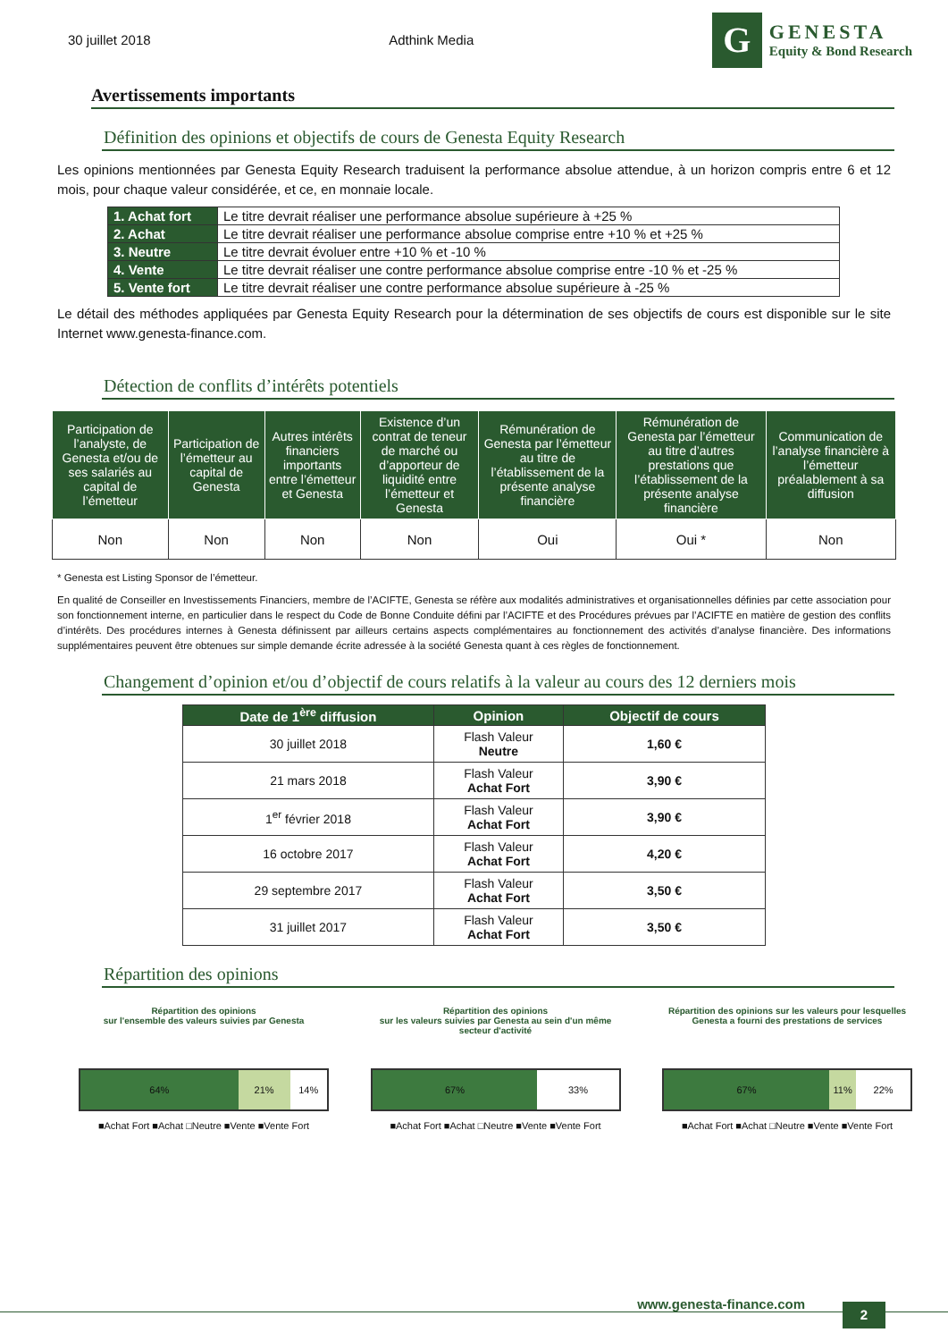30 juillet 2018 Adthink Media
G
GENESTA
Equity & Bond Research
Avertissements importants
Définition des opinions et objectifs de cours de Genesta Equity Research
Les opinions mentionnées par Genesta Equity Research traduisent la performance absolue attendue, à un horizon compris entre 6 et 12 mois, pour chaque valeur considérée, et ce, en monnaie locale.
| 1. Achat fort | Le titre devrait réaliser une performance absolue supérieure à +25 % |
| 2. Achat | Le titre devrait réaliser une performance absolue comprise entre +10 % et +25 % |
| 3. Neutre | Le titre devrait évoluer entre +10 % et -10 % |
| 4. Vente | Le titre devrait réaliser une contre performance absolue comprise entre -10 % et -25 % |
| 5. Vente fort | Le titre devrait réaliser une contre performance absolue supérieure à -25 % |
Le détail des méthodes appliquées par Genesta Equity Research pour la détermination de ses objectifs de cours est disponible sur le site Internet www.genesta-finance.com.
Détection de conflits d’intérêts potentiels
| Participation de l’analyste, de Genesta et/ou de ses salariés au capital de l’émetteur | Participation de l’émetteur au capital de Genesta | Autres intérêts financiers importants entre l’émetteur et Genesta | Existence d’un contrat de teneur de marché ou d’apporteur de liquidité entre l’émetteur et Genesta | Rémunération de Genesta par l’émetteur au titre de l’établissement de la présente analyse financière | Rémunération de Genesta par l’émetteur au titre d’autres prestations que l’établissement de la présente analyse financière | Communication de l’analyse financière à l’émetteur préalablement à sa diffusion |
| --- | --- | --- | --- | --- | --- | --- |
| Non | Non | Non | Non | Oui | Oui * | Non |
* Genesta est Listing Sponsor de l’émetteur.
En qualité de Conseiller en Investissements Financiers, membre de l’ACIFTE, Genesta se réfère aux modalités administratives et organisationnelles définies par cette association pour son fonctionnement interne, en particulier dans le respect du Code de Bonne Conduite défini par l’ACIFTE et des Procédures prévues par l’ACIFTE en matière de gestion des conflits d’intérêts. Des procédures internes à Genesta définissent par ailleurs certains aspects complémentaires au fonctionnement des activités d’analyse financière. Des informations supplémentaires peuvent être obtenues sur simple demande écrite adressée à la société Genesta quant à ces règles de fonctionnement.
Changement d’opinion et/ou d’objectif de cours relatifs à la valeur au cours des 12 derniers mois
| Date de 1<sup>ère</sup> diffusion | Opinion | Objectif de cours |
| --- | --- | --- |
| 30 juillet 2018 | Flash Valeur Neutre | 1,60 € |
| 21 mars 2018 | Flash Valeur Achat Fort | 3,90 € |
| 1<sup>er</sup> février 2018 | Flash Valeur Achat Fort | 3,90 € |
| 16 octobre 2017 | Flash Valeur Achat Fort | 4,20 € |
| 29 septembre 2017 | Flash Valeur Achat Fort | 3,50 € |
| 31 juillet 2017 | Flash Valeur Achat Fort | 3,50 € |
Répartition des opinions
Répartition des opinions
sur l'ensemble des valeurs suivies par Genesta
64% 21% 14%
■Achat Fort ■Achat □Neutre ■Vente ■Vente Fort
Répartition des opinions
sur les valeurs suivies par Genesta au sein d'un même secteur d'activité
67% 33%
■Achat Fort ■Achat □Neutre ■Vente ■Vente Fort
Répartition des opinions sur les valeurs pour lesquelles Genesta a fourni des prestations de services
67% 11% 22%
■Achat Fort ■Achat □Neutre ■Vente ■Vente Fort
www.genesta-finance.com 2